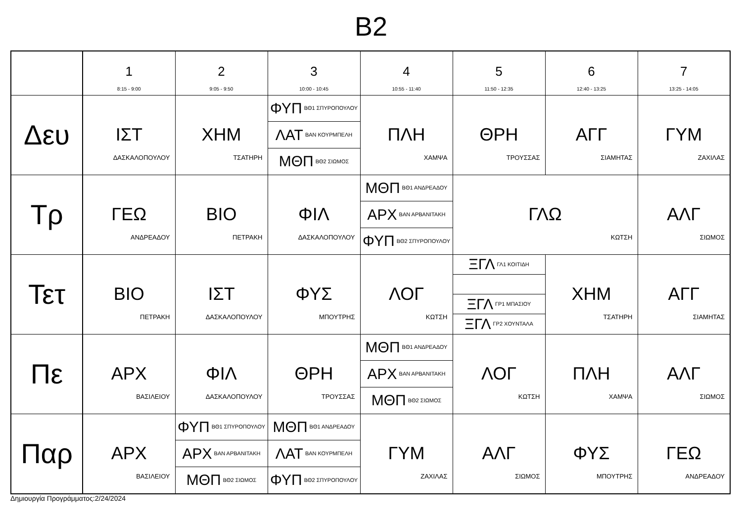B2
| | 1 8:15 - 9:00 | 2 9:05 - 9:50 | 3 10:00 - 10:45 | 4 10:55 - 11:40 | 5 11:50 - 12:35 | 6 12:40 - 13:25 | 7 13:25 - 14:05 |
| --- | --- | --- | --- | --- | --- | --- | --- |
| Δευ | ΙΣΤ ΔΑΣΚΑΛΟΠΟΥΛΟΥ | ΧΗΜ ΤΣΑΤΗΡΗ | ΦΥΠ ΒΘ1 ΣΠΥΡΟΠΟΥΛΟΥ ΛΑΤ ΒΑΝ ΚΟΥΡΜΠΕΛΗ ΜΘΠ ΒΘ2 ΣΙΩΜΟΣ | ΠΛΗ ΧΑΜΨΑ | ΘΡΗ ΤΡΟΥΣΣΑΣ | ΑΓΓ ΣΙΑΜΗΤΑΣ | ΓΥΜ ΖΑΧΙΛΑΣ |
| Τρ | ΓΕΩ ΑΝΔΡΕΑΔΟΥ | ΒΙΟ ΠΕΤΡΑΚΗ | ΦΙΛ ΔΑΣΚΑΛΟΠΟΥΛΟΥ | ΜΘΠ ΒΘ1 ΑΝΔΡΕΑΔΟΥ ΑΡΧ ΒΑΝ ΑΡΒΑΝΙΤΑΚΗ ΦΥΠ ΒΘ2 ΣΠΥΡΟΠΟΥΛΟΥ | ΓΛΩ ΚΩΤΣΗ | | ΑΛΓ ΣΙΩΜΟΣ |
| Τετ | ΒΙΟ ΠΕΤΡΑΚΗ | ΙΣΤ ΔΑΣΚΑΛΟΠΟΥΛΟΥ | ΦΥΣ ΜΠΟΥΤΡΗΣ | ΛΟΓ ΚΩΤΣΗ | ΞΓΛ ΓΛ1 ΚΟΙΤΙΔΗ ΞΓΛ ΓΡ1 ΜΠΑΣΙΟΥ ΞΓΛ ΓΡ2 ΧΟΥΝΤΑΛΑ | ΧΗΜ ΤΣΑΤΗΡΗ | ΑΓΓ ΣΙΑΜΗΤΑΣ |
| Πε | ΑΡΧ ΒΑΣΙΛΕΙΟΥ | ΦΙΛ ΔΑΣΚΑΛΟΠΟΥΛΟΥ | ΘΡΗ ΤΡΟΥΣΣΑΣ | ΜΘΠ ΒΘ1 ΑΝΔΡΕΑΔΟΥ ΑΡΧ ΒΑΝ ΑΡΒΑΝΙΤΑΚΗ ΜΘΠ ΒΘ2 ΣΙΩΜΟΣ | ΛΟΓ ΚΩΤΣΗ | ΠΛΗ ΧΑΜΨΑ | ΑΛΓ ΣΙΩΜΟΣ |
| Παρ | ΑΡΧ ΒΑΣΙΛΕΙΟΥ | ΦΥΠ ΒΘ1 ΣΠΥΡΟΠΟΥΛΟΥ ΑΡΧ ΒΑΝ ΑΡΒΑΝΙΤΑΚΗ ΜΘΠ ΒΘ2 ΣΙΩΜΟΣ | ΜΘΠ ΒΘ1 ΑΝΔΡΕΑΔΟΥ ΛΑΤ ΒΑΝ ΚΟΥΡΜΠΕΛΗ ΦΥΠ ΒΘ2 ΣΠΥΡΟΠΟΥΛΟΥ | ΓΥΜ ΖΑΧΙΛΑΣ | ΑΛΓ ΣΙΩΜΟΣ | ΦΥΣ ΜΠΟΥΤΡΗΣ | ΓΕΩ ΑΝΔΡΕΑΔΟΥ |
Δημιουργία Προγράμματος:2/24/2024